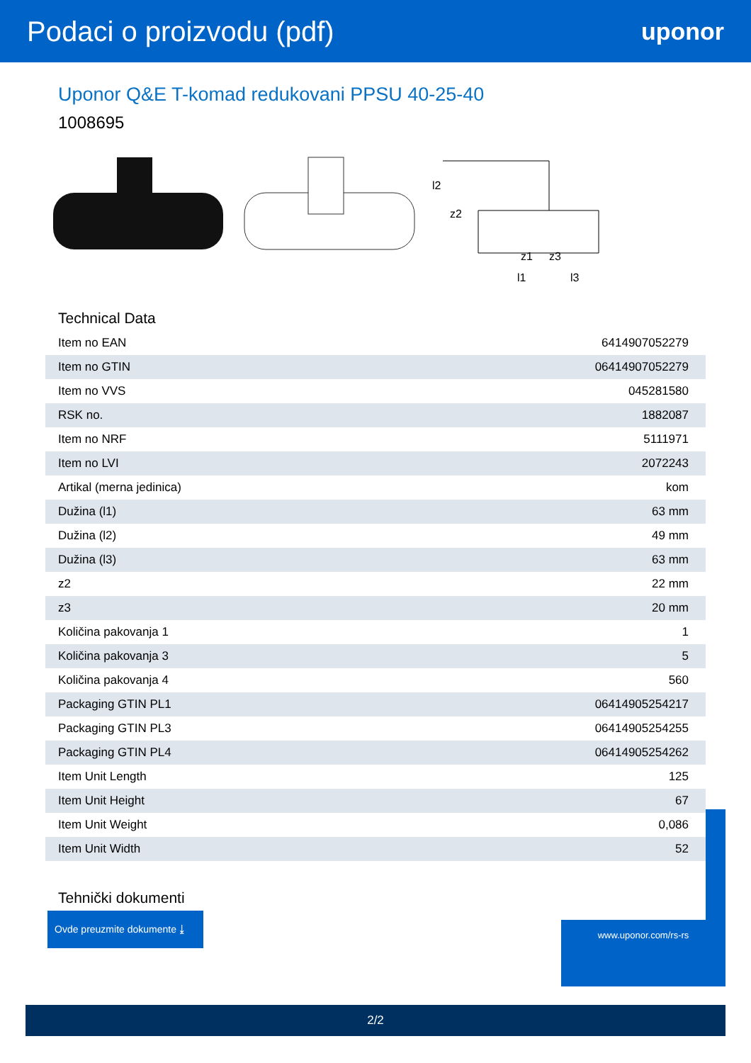Podaci o proizvodu (pdf)
uponor
Uponor Q&E T-komad redukovani PPSU 40-25-40
1008695
l2
z2
l1
l3
z1
z3
Technical Data
| Item no EAN | 6414907052279 |
| Item no GTIN | 06414907052279 |
| Item no VVS | 045281580 |
| RSK no. | 1882087 |
| Item no NRF | 5111971 |
| Item no LVI | 2072243 |
| Artikal (merna jedinica) | kom |
| Dužina (l1) | 63 mm |
| Dužina (l2) | 49 mm |
| Dužina (l3) | 63 mm |
| z2 | 22 mm |
| z3 | 20 mm |
| Količina pakovanja 1 | 1 |
| Količina pakovanja 3 | 5 |
| Količina pakovanja 4 | 560 |
| Packaging GTIN PL1 | 06414905254217 |
| Packaging GTIN PL3 | 06414905254255 |
| Packaging GTIN PL4 | 06414905254262 |
| Item Unit Length | 125 |
| Item Unit Height | 67 |
| Item Unit Weight | 0,086 |
| Item Unit Width | 52 |
Tehnički dokumenti
Ovde preuzmite dokumente ⤓
www.uponor.com/rs-rs
2/2